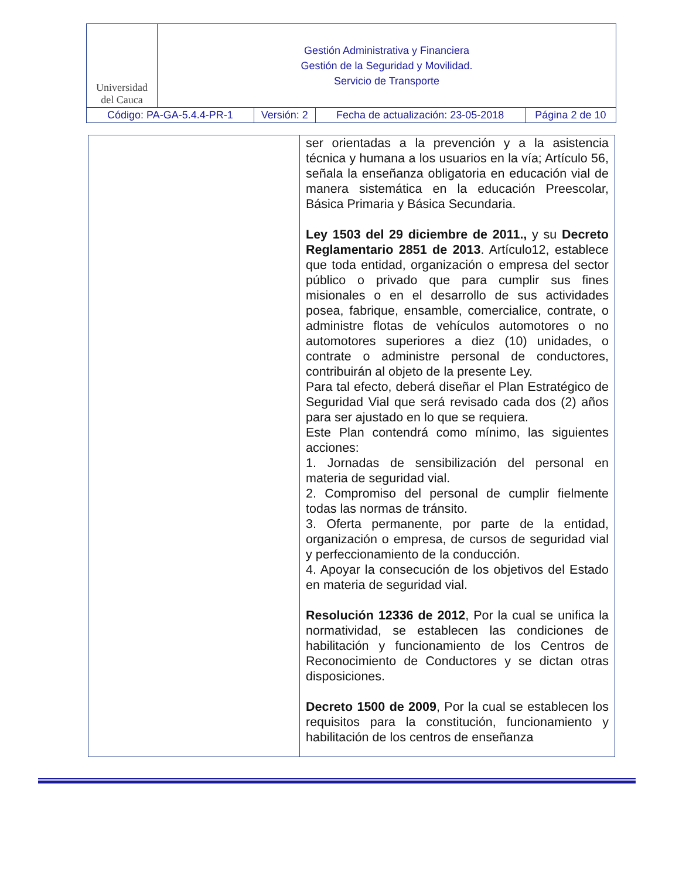| Universidad del Cauca | Gestión Administrativa y Financiera Gestión de la Seguridad y Movilidad. Servicio de Transporte | | | |
| Código: PA-GA-5.4.4-PR-1 | | Versión: 2 | Fecha de actualización: 23-05-2018 | Página 2 de 10 |
| | ser orientadas a la prevención y a la asistencia técnica y humana a los usuarios en la vía; Artículo 56, señala la enseñanza obligatoria en educación vial de manera sistemática en la educación Preescolar, Básica Primaria y Básica Secundaria. Ley 1503 del 29 diciembre de 2011., y su Decreto Reglamentario 2851 de 2013 . Artículo12, establece que toda entidad, organización o empresa del sector público o privado que para cumplir sus fines misionales o en el desarrollo de sus actividades posea, fabrique, ensamble, comercialice, contrate, o administre flotas de vehículos automotores o no automotores superiores a diez (10) unidades, o contrate o administre personal de conductores, contribuirán al objeto de la presente Ley. Para tal efecto, deberá diseñar el Plan Estratégico de Seguridad Vial que será revisado cada dos (2) años para ser ajustado en lo que se requiera. Este Plan contendrá como mínimo, las siguientes acciones: 1. Jornadas de sensibilización del personal en materia de seguridad vial. 2. Compromiso del personal de cumplir fielmente todas las normas de tránsito. 3. Oferta permanente, por parte de la entidad, organización o empresa, de cursos de seguridad vial y perfeccionamiento de la conducción. 4. Apoyar la consecución de los objetivos del Estado en materia de seguridad vial. Resolución 12336 de 2012 , Por la cual se unifica la normatividad, se establecen las condiciones de habilitación y funcionamiento de los Centros de Reconocimiento de Conductores y se dictan otras disposiciones. Decreto 1500 de 2009 , Por la cual se establecen los requisitos para la constitución, funcionamiento y habilitación de los centros de enseñanza |